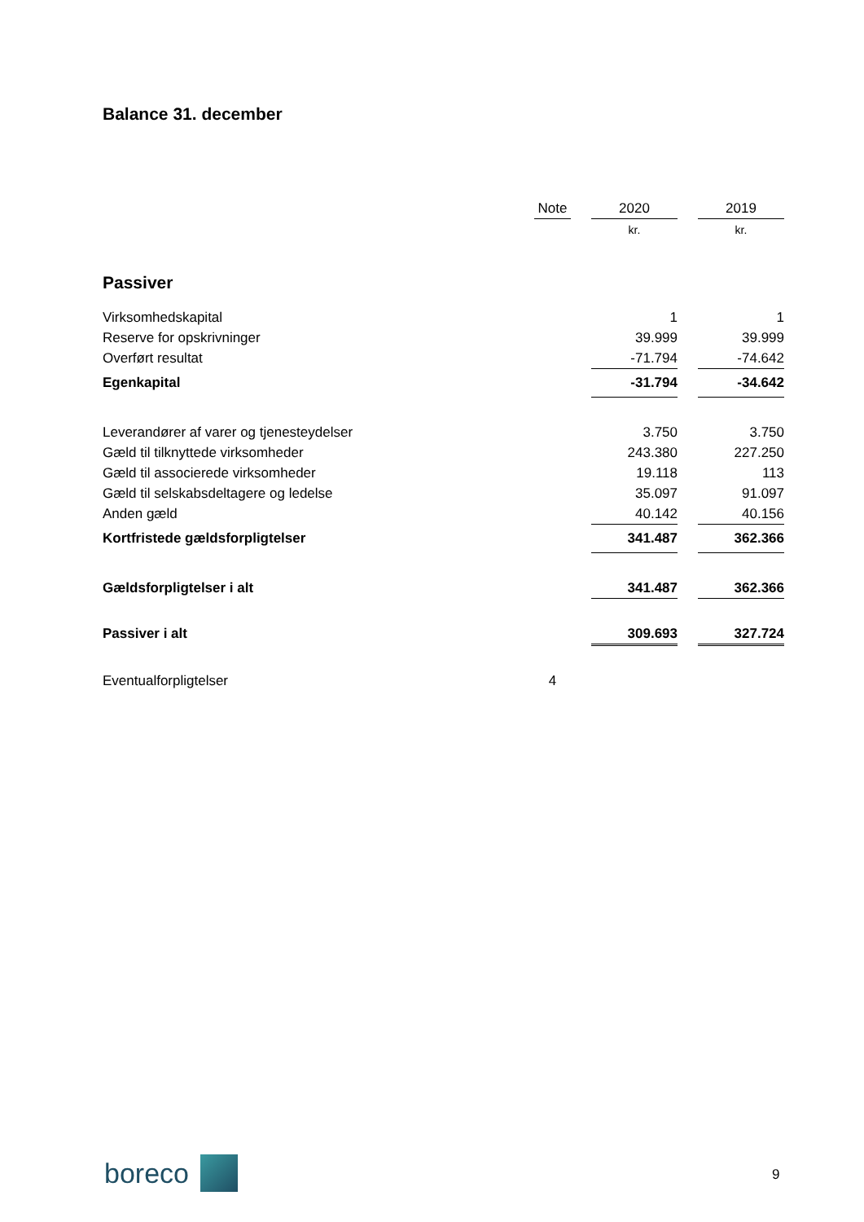Balance 31. december
| | Note | | 2020 | | 2019 |
| --- | --- | --- | --- | --- | --- |
| | | | kr. | | kr. |
| Passiver | | | | | |
| Virksomhedskapital | | | 1 | | 1 |
| Reserve for opskrivninger | | | 39.999 | | 39.999 |
| Overført resultat | | | -71.794 | | -74.642 |
| Egenkapital | | | -31.794 | | -34.642 |
| Leverandører af varer og tjenesteydelser | | | 3.750 | | 3.750 |
| Gæld til tilknyttede virksomheder | | | 243.380 | | 227.250 |
| Gæld til associerede virksomheder | | | 19.118 | | 113 |
| Gæld til selskabsdeltagere og ledelse | | | 35.097 | | 91.097 |
| Anden gæld | | | 40.142 | | 40.156 |
| Kortfristede gældsforpligtelser | | | 341.487 | | 362.366 |
| Gældsforpligtelser i alt | | | 341.487 | | 362.366 |
| Passiver i alt | | | 309.693 | | 327.724 |
| Eventualforpligtelser | 4 | | | | |
boreco 9